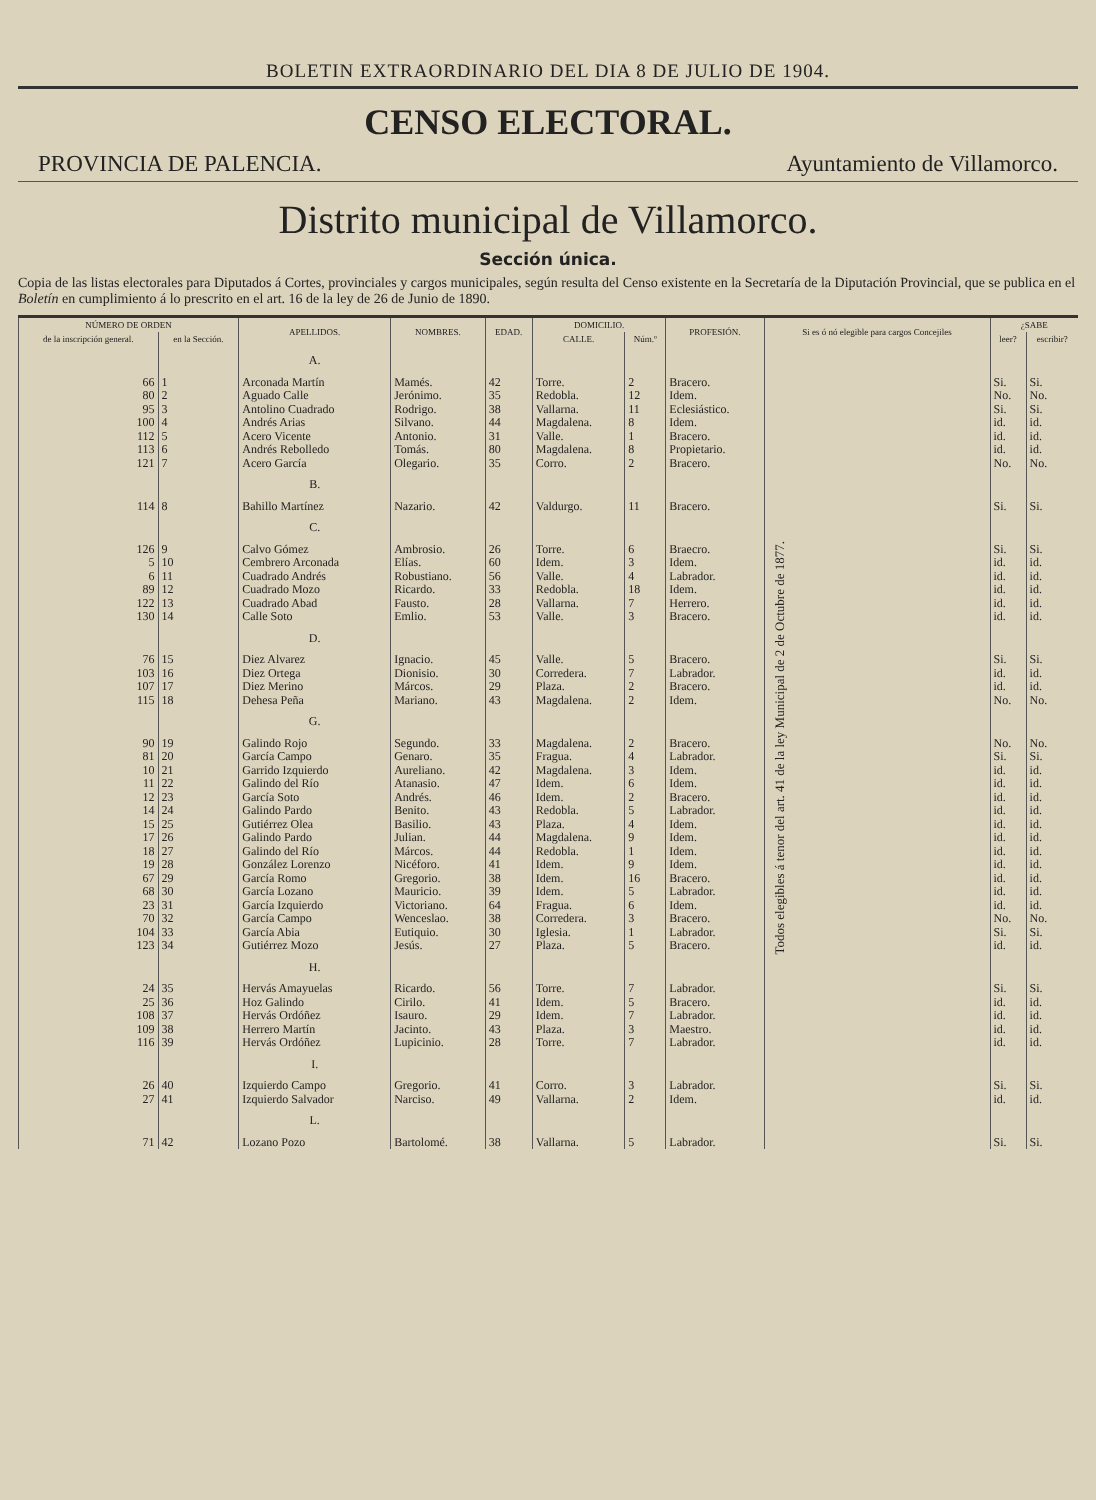BOLETIN EXTRAORDINARIO DEL DIA 8 DE JULIO DE 1904.
CENSO ELECTORAL.
PROVINCIA DE PALENCIA. Ayuntamiento de Villamorco.
Distrito municipal de Villamorco.
Sección única.
Copia de las listas electorales para Diputados á Cortes, provinciales y cargos municipales, según resulta del Censo existente en la Secretaría de la Diputación Provincial, que se publica en el Boletín en cumplimiento á lo prescrito en el art. 16 de la ley de 26 de Junio de 1890.
| NÚMERO DE ORDEN | | APELLIDOS. | NOMBRES. | EDAD. | DOMICILIO. | | PROFESIÓN. | Si es ó nó elegible para cargos Concejiles | ¿SABE | |
| --- | --- | --- | --- | --- | --- | --- | --- | --- | --- | --- |
| de la inscripción general. | en la Sección. | | | | CALLE. | Núm.º | | | leer? | escribir? |
| | | A. | | | | | | Todos elegibles á tenor del art. 41 de la ley Municipal de 2 de Octubre de 1877. | | |
| 66 | 1 | Arconada Martín | Mamés. | 42 | Torre. | 2 | Bracero. | | Si. | Si. |
| 80 | 2 | Aguado Calle | Jerónimo. | 35 | Redobla. | 12 | Idem. | | No. | No. |
| 95 | 3 | Antolino Cuadrado | Rodrigo. | 38 | Vallarna. | 11 | Eclesiástico. | | Si. | Si. |
| 100 | 4 | Andrés Arias | Silvano. | 44 | Magdalena. | 8 | Idem. | | id. | id. |
| 112 | 5 | Acero Vicente | Antonio. | 31 | Valle. | 1 | Bracero. | | id. | id. |
| 113 | 6 | Andrés Rebolledo | Tomás. | 80 | Magdalena. | 8 | Propietario. | | id. | id. |
| 121 | 7 | Acero García | Olegario. | 35 | Corro. | 2 | Bracero. | | No. | No. |
| | | B. | | | | | | | | |
| 114 | 8 | Bahillo Martínez | Nazario. | 42 | Valdurgo. | 11 | Bracero. | | Si. | Si. |
| | | C. | | | | | | | | |
| 126 | 9 | Calvo Gómez | Ambrosio. | 26 | Torre. | 6 | Braecro. | | Si. | Si. |
| 5 | 10 | Cembrero Arconada | Elías. | 60 | Idem. | 3 | Idem. | | id. | id. |
| 6 | 11 | Cuadrado Andrés | Robustiano. | 56 | Valle. | 4 | Labrador. | | id. | id. |
| 89 | 12 | Cuadrado Mozo | Ricardo. | 33 | Redobla. | 18 | Idem. | | id. | id. |
| 122 | 13 | Cuadrado Abad | Fausto. | 28 | Vallarna. | 7 | Herrero. | | id. | id. |
| 130 | 14 | Calle Soto | Emlio. | 53 | Valle. | 3 | Bracero. | | id. | id. |
| | | D. | | | | | | | | |
| 76 | 15 | Diez Alvarez | Ignacio. | 45 | Valle. | 5 | Bracero. | | Si. | Si. |
| 103 | 16 | Diez Ortega | Dionisio. | 30 | Corredera. | 7 | Labrador. | | id. | id. |
| 107 | 17 | Diez Merino | Márcos. | 29 | Plaza. | 2 | Bracero. | | id. | id. |
| 115 | 18 | Dehesa Peña | Mariano. | 43 | Magdalena. | 2 | Idem. | | No. | No. |
| | | G. | | | | | | | | |
| 90 | 19 | Galindo Rojo | Segundo. | 33 | Magdalena. | 2 | Bracero. | | No. | No. |
| 81 | 20 | García Campo | Genaro. | 35 | Fragua. | 4 | Labrador. | | Si. | Si. |
| 10 | 21 | Garrido Izquierdo | Aureliano. | 42 | Magdalena. | 3 | Idem. | | id. | id. |
| 11 | 22 | Galindo del Río | Atanasio. | 47 | Idem. | 6 | Idem. | | id. | id. |
| 12 | 23 | García Soto | Andrés. | 46 | Idem. | 2 | Bracero. | | id. | id. |
| 14 | 24 | Galindo Pardo | Benito. | 43 | Redobla. | 5 | Labrador. | | id. | id. |
| 15 | 25 | Gutiérrez Olea | Basilio. | 43 | Plaza. | 4 | Idem. | | id. | id. |
| 17 | 26 | Galindo Pardo | Julian. | 44 | Magdalena. | 9 | Idem. | | id. | id. |
| 18 | 27 | Galindo del Río | Márcos. | 44 | Redobla. | 1 | Idem. | | id. | id. |
| 19 | 28 | González Lorenzo | Nicéforo. | 41 | Idem. | 9 | Idem. | | id. | id. |
| 67 | 29 | García Romo | Gregorio. | 38 | Idem. | 16 | Bracero. | | id. | id. |
| 68 | 30 | García Lozano | Mauricio. | 39 | Idem. | 5 | Labrador. | | id. | id. |
| 23 | 31 | García Izquierdo | Victoriano. | 64 | Fragua. | 6 | Idem. | | id. | id. |
| 70 | 32 | García Campo | Wenceslao. | 38 | Corredera. | 3 | Bracero. | | No. | No. |
| 104 | 33 | García Abia | Eutiquio. | 30 | Iglesia. | 1 | Labrador. | | Si. | Si. |
| 123 | 34 | Gutiérrez Mozo | Jesús. | 27 | Plaza. | 5 | Bracero. | | id. | id. |
| | | H. | | | | | | | | |
| 24 | 35 | Hervás Amayuelas | Ricardo. | 56 | Torre. | 7 | Labrador. | | Si. | Si. |
| 25 | 36 | Hoz Galindo | Cirilo. | 41 | Idem. | 5 | Bracero. | | id. | id. |
| 108 | 37 | Hervás Ordóñez | Isauro. | 29 | Idem. | 7 | Labrador. | | id. | id. |
| 109 | 38 | Herrero Martín | Jacinto. | 43 | Plaza. | 3 | Maestro. | | id. | id. |
| 116 | 39 | Hervás Ordóñez | Lupicinio. | 28 | Torre. | 7 | Labrador. | | id. | id. |
| | | I. | | | | | | | | |
| 26 | 40 | Izquierdo Campo | Gregorio. | 41 | Corro. | 3 | Labrador. | | Si. | Si. |
| 27 | 41 | Izquierdo Salvador | Narciso. | 49 | Vallarna. | 2 | Idem. | | id. | id. |
| | | L. | | | | | | | | |
| 71 | 42 | Lozano Pozo | Bartolomé. | 38 | Vallarna. | 5 | Labrador. | | Si. | Si. |